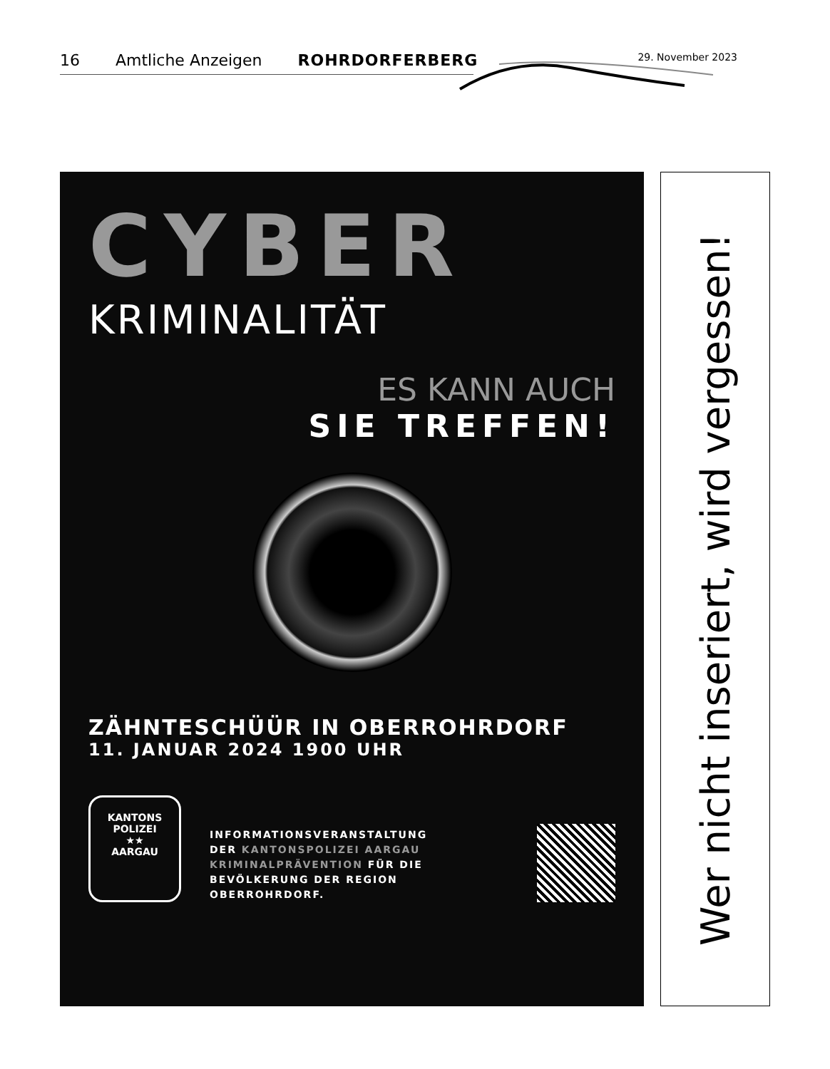16 Amtliche Anzeigen ROHRDORFERBERG 29. November 2023
CYBER
KRIMINALITÄT
ES KANN AUCH
SIE TREFFEN!
ZÄHNTESCHÜÜR IN OBERROHRDORF
11. JANUAR 2024 1900 UHR
KANTONS POLIZEI
★★
AARGAU
INFORMATIONSVERANSTALTUNG
DER KANTONSPOLIZEI AARGAU
KRIMINALPRÄVENTION FÜR DIE
BEVÖLKERUNG DER REGION OBERROHRDORF.
Wer nicht inseriert, wird vergessen!